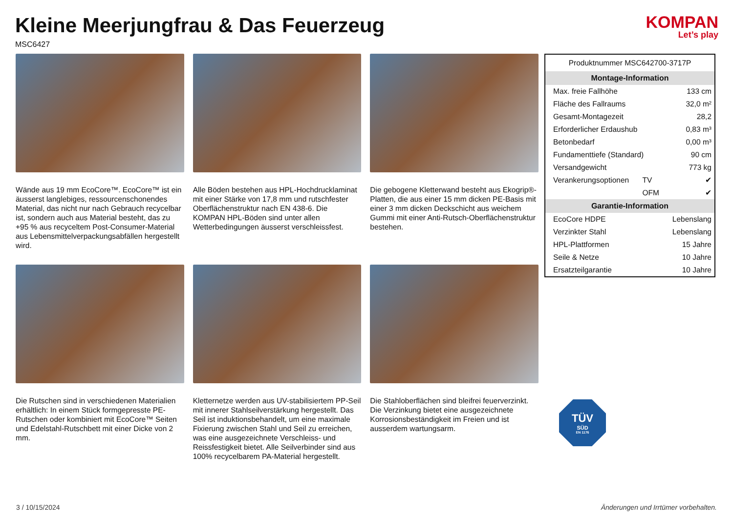Kleine Meerjungfrau & Das Feuerzeug
MSC6427
KOMPAN
Let’s play
Wände aus 19 mm EcoCore™. EcoCore™ ist ein äusserst langlebiges, ressourcenschonendes Material, das nicht nur nach Gebrauch recycelbar ist, sondern auch aus Material besteht, das zu +95 % aus recyceltem Post-Consumer-Material aus Lebensmittelverpackungsabfällen hergestellt wird.
Alle Böden bestehen aus HPL-Hochdrucklaminat mit einer Stärke von 17,8 mm und rutschfester Oberflächenstruktur nach EN 438-6. Die KOMPAN HPL-Böden sind unter allen Wetterbedingungen äusserst verschleissfest.
Die gebogene Kletterwand besteht aus Ekogrip®-Platten, die aus einer 15 mm dicken PE-Basis mit einer 3 mm dicken Deckschicht aus weichem Gummi mit einer Anti-Rutsch-Oberflächenstruktur bestehen.
Die Rutschen sind in verschiedenen Materialien erhältlich: In einem Stück formgepresste PE-Rutschen oder kombiniert mit EcoCore™ Seiten und Edelstahl-Rutschbett mit einer Dicke von 2 mm.
Kletternetze werden aus UV-stabilisiertem PP-Seil mit innerer Stahlseilverstärkung hergestellt. Das Seil ist induktionsbehandelt, um eine maximale Fixierung zwischen Stahl und Seil zu erreichen, was eine ausgezeichnete Verschleiss- und Reissfestigkeit bietet. Alle Seilverbinder sind aus 100% recycelbarem PA-Material hergestellt.
Die Stahloberflächen sind bleifrei feuerverzinkt. Die Verzinkung bietet eine ausgezeichnete Korrosionsbeständigkeit im Freien und ist ausserdem wartungsarm.
| Produktnummer MSC642700-3717P | | |
| Montage-Information | | |
| Max. freie Fallhöhe | | 133 cm |
| Fläche des Fallraums | | 32,0 m² |
| Gesamt-Montagezeit | | 28,2 |
| Erforderlicher Erdaushub | | 0,83 m³ |
| Betonbedarf | | 0,00 m³ |
| Fundamenttiefe (Standard) | | 90 cm |
| Versandgewicht | | 773 kg |
| Verankerungsoptionen | TV | ✔ |
| | OFM | ✔ |
| Garantie-Information | | |
| EcoCore HDPE | | Lebenslang |
| Verzinkter Stahl | | Lebenslang |
| HPL-Plattformen | | 15 Jahre |
| Seile & Netze | | 10 Jahre |
| Ersatzteilgarantie | | 10 Jahre |
TÜV
SÜD
EN 1176
3 / 10/15/2024 Änderungen und Irrtümer vorbehalten.